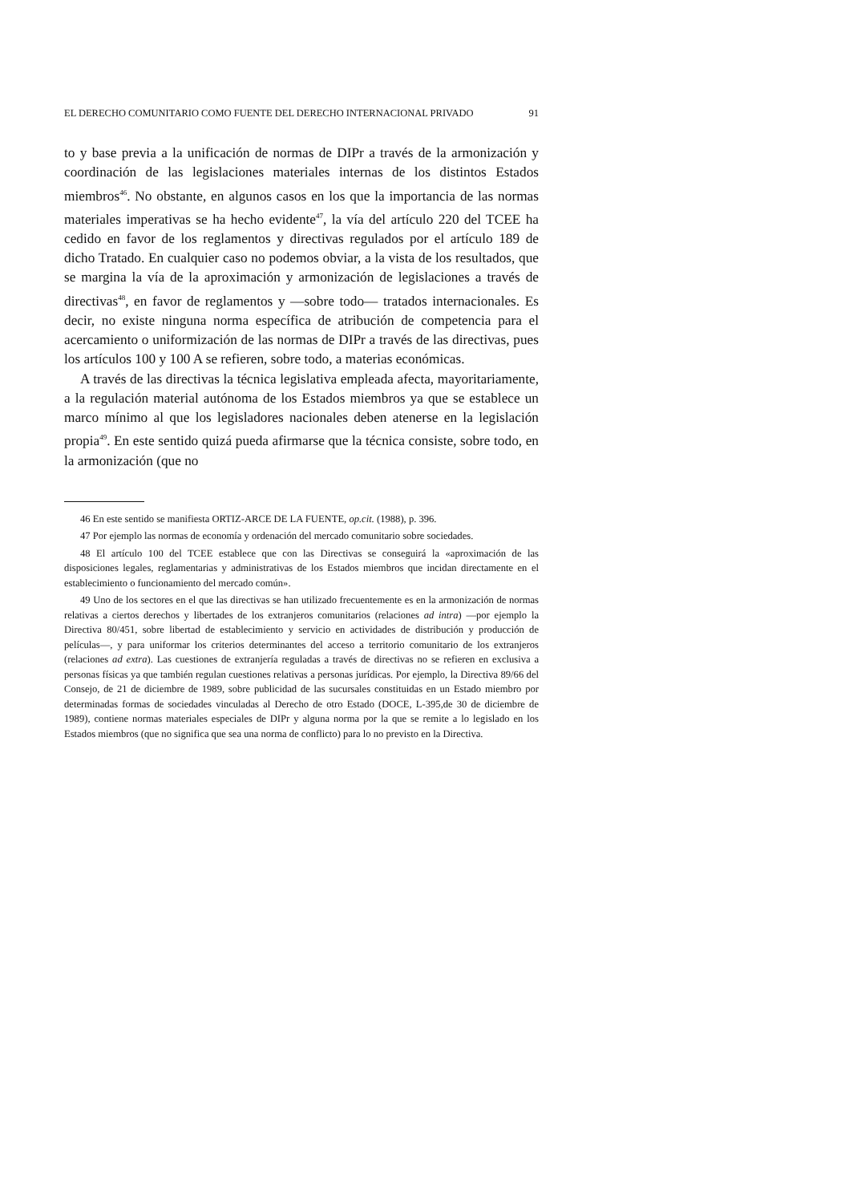EL DERECHO COMUNITARIO COMO FUENTE DEL DERECHO INTERNACIONAL PRIVADO 91
to y base previa a la unificación de normas de DIPr a través de la armonización y coordinación de las legislaciones materiales internas de los distintos Estados miembros<sup>46</sup>. No obstante, en algunos casos en los que la importancia de las normas materiales imperativas se ha hecho evidente<sup>47</sup>, la vía del artículo 220 del TCEE ha cedido en favor de los reglamentos y directivas regulados por el artículo 189 de dicho Tratado. En cualquier caso no podemos obviar, a la vista de los resultados, que se margina la vía de la aproximación y armonización de legislaciones a través de directivas<sup>48</sup>, en favor de reglamentos y —sobre todo— tratados internacionales. Es decir, no existe ninguna norma específica de atribución de competencia para el acercamiento o uniformización de las normas de DIPr a través de las directivas, pues los artículos 100 y 100 A se refieren, sobre todo, a materias económicas.
A través de las directivas la técnica legislativa empleada afecta, mayoritariamente, a la regulación material autónoma de los Estados miembros ya que se establece un marco mínimo al que los legisladores nacionales deben atenerse en la legislación propia<sup>49</sup>. En este sentido quizá pueda afirmarse que la técnica consiste, sobre todo, en la armonización (que no
46 En este sentido se manifiesta ORTIZ-ARCE DE LA FUENTE, op.cit. (1988), p. 396.
47 Por ejemplo las normas de economía y ordenación del mercado comunitario sobre sociedades.
48 El artículo 100 del TCEE establece que con las Directivas se conseguirá la «aproximación de las disposiciones legales, reglamentarias y administrativas de los Estados miembros que incidan directamente en el establecimiento o funcionamiento del mercado común».
49 Uno de los sectores en el que las directivas se han utilizado frecuentemente es en la armonización de normas relativas a ciertos derechos y libertades de los extranjeros comunitarios (relaciones ad intra) —por ejemplo la Directiva 80/451, sobre libertad de establecimiento y servicio en actividades de distribución y producción de películas—, y para uniformar los criterios determinantes del acceso a territorio comunitario de los extranjeros (relaciones ad extra). Las cuestiones de extranjería reguladas a través de directivas no se refieren en exclusiva a personas físicas ya que también regulan cuestiones relativas a personas jurídicas. Por ejemplo, la Directiva 89/66 del Consejo, de 21 de diciembre de 1989, sobre publicidad de las sucursales constituidas en un Estado miembro por determinadas formas de sociedades vinculadas al Derecho de otro Estado (DOCE, L-395,de 30 de diciembre de 1989), contiene normas materiales especiales de DIPr y alguna norma por la que se remite a lo legislado en los Estados miembros (que no significa que sea una norma de conflicto) para lo no previsto en la Directiva.